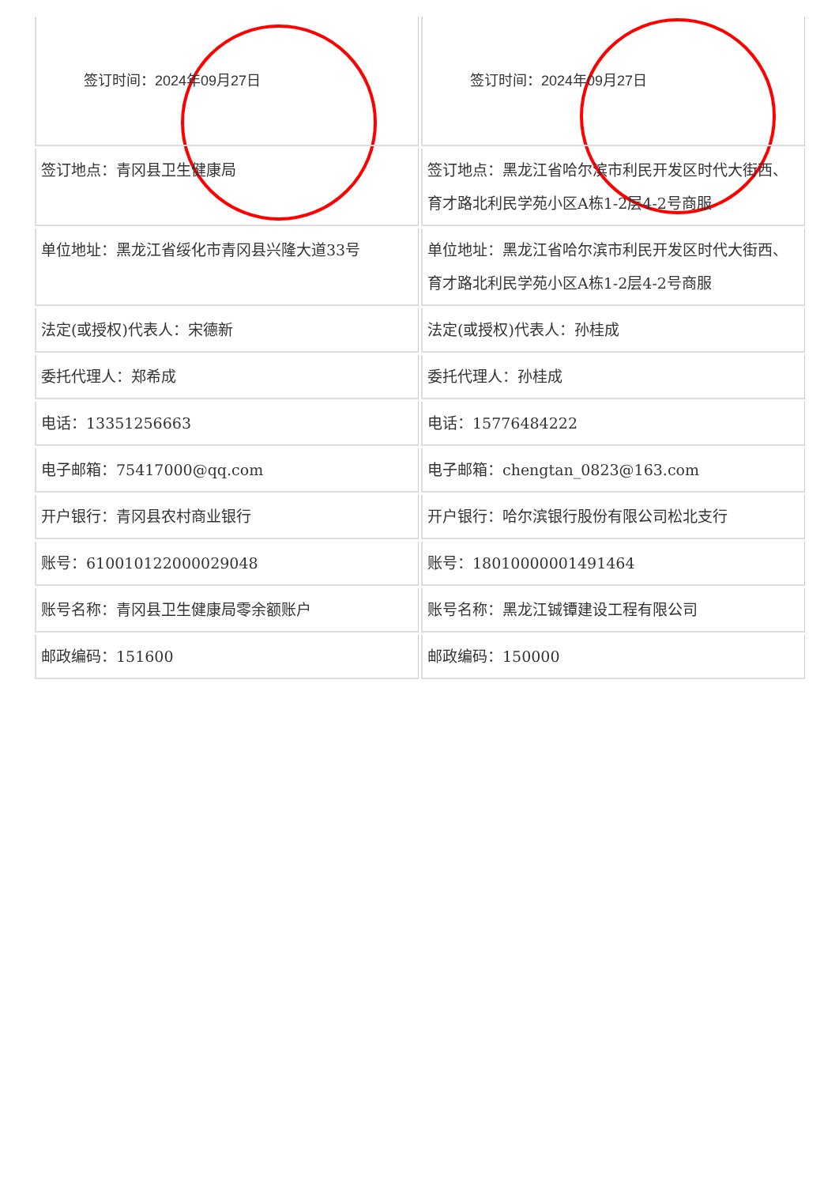| 签订时间：2024年09月27日 | 签订时间：2024年09月27日 |
| 签订地点：青冈县卫生健康局 | 签订地点：黑龙江省哈尔滨市利民开发区时代大街西、育才路北利民学苑小区A栋1-2层4-2号商服 |
| 单位地址：黑龙江省绥化市青冈县兴隆大道33号 | 单位地址：黑龙江省哈尔滨市利民开发区时代大街西、育才路北利民学苑小区A栋1-2层4-2号商服 |
| 法定(或授权)代表人：宋德新 | 法定(或授权)代表人：孙桂成 |
| 委托代理人：郑希成 | 委托代理人：孙桂成 |
| 电话：13351256663 | 电话：15776484222 |
| 电子邮箱：75417000@qq.com | 电子邮箱：chengtan_0823@163.com |
| 开户银行：青冈县农村商业银行 | 开户银行：哈尔滨银行股份有限公司松北支行 |
| 账号：610010122000029048 | 账号：18010000001491464 |
| 账号名称：青冈县卫生健康局零余额账户 | 账号名称：黑龙江铖镡建设工程有限公司 |
| 邮政编码：151600 | 邮政编码：150000 |